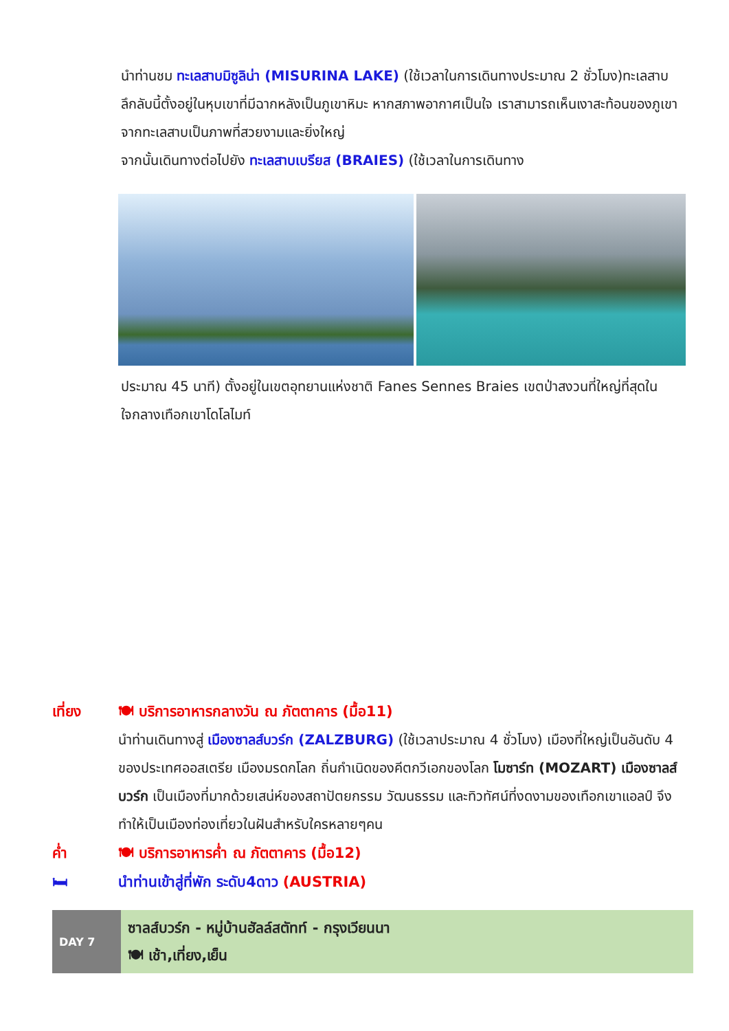นำท่านชม ทะเลสาบมิซูลิน่า (MISURINA LAKE) (ใช้เวลาในการเดินทางประมาณ 2 ชั่วโมง)ทะเลสาบลึกลับนี้ตั้งอยู่ในหุบเขาที่มีฉากหลังเป็นภูเขาหิมะ หากสภาพอากาศเป็นใจ เราสามารถเห็นเงาสะท้อนของภูเขาจากทะเลสาบเป็นภาพที่สวยงามและยิ่งใหญ่
จากนั้นเดินทางต่อไปยัง ทะเลสาบเบรียส (BRAIES) (ใช้เวลาในการเดินทาง
ประมาณ 45 นาที) ตั้งอยู่ในเขตอุทยานแห่งชาติ Fanes Sennes Braies เขตป่าสงวนที่ใหญ่ที่สุดในใจกลางเทือกเขาโดโลไมท์
เที่ยง 🍽 บริการอาหารกลางวัน ณ ภัตตาคาร (มื้อ11)
นำท่านเดินทางสู่ เมืองซาลส์บวร์ก (ZALZBURG) (ใช้เวลาประมาณ 4 ชั่วโมง) เมืองที่ใหญ่เป็นอันดับ 4 ของประเทศออสเตรีย เมืองมรดกโลก ถิ่นกำเนิดของคีตกวีเอกของโลก โมซาร์ท (MOZART) เมืองซาลส์บวร์ก เป็นเมืองที่มากด้วยเสน่ห์ของสถาปัตยกรรม วัฒนธรรม และทิวทัศน์ที่งดงามของเทือกเขาแอลป์ จึงทำให้เป็นเมืองท่องเที่ยวในฝันสำหรับใครหลายๆคน
ค่ำ 🍽 บริการอาหารค่ำ ณ ภัตตาคาร (มื้อ12)
🛏 นำท่านเข้าสู่ที่พัก ระดับ4ดาว (AUSTRIA)
| DAY 7 | ซาลส์บวร์ก - หมู่บ้านฮัลล์สตัทท์ - กรุงเวียนนา 🍽 เช้า,เที่ยง,เย็น |